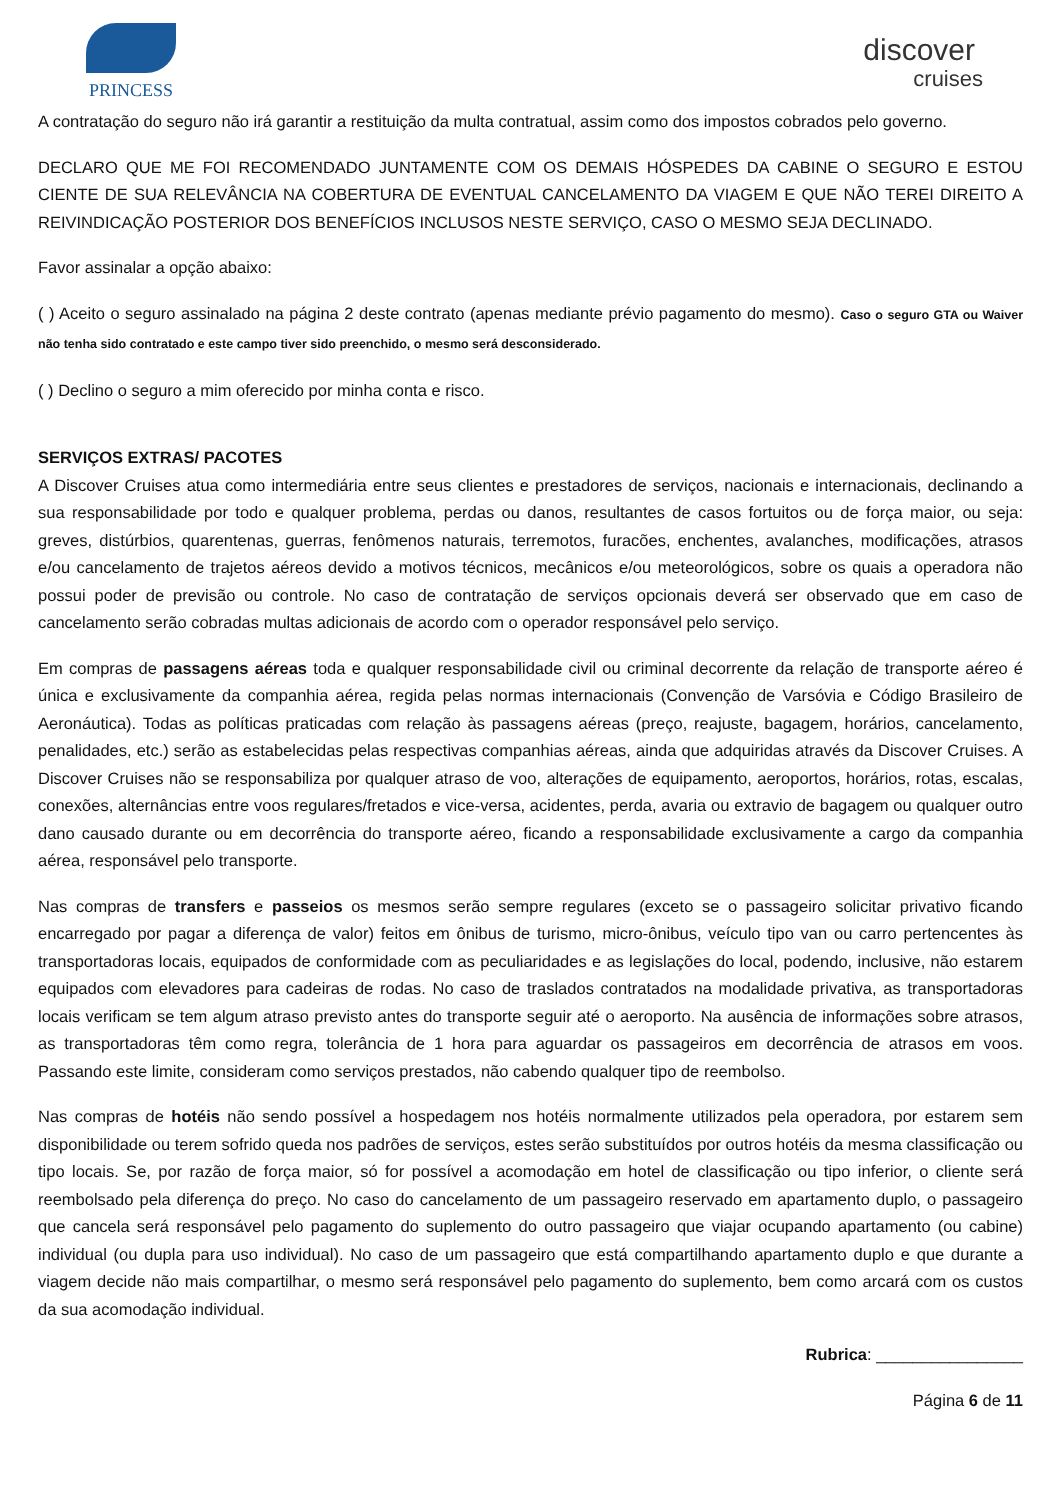PRINCESS
discover
cruises
A contratação do seguro não irá garantir a restituição da multa contratual, assim como dos impostos cobrados pelo governo.
DECLARO QUE ME FOI RECOMENDADO JUNTAMENTE COM OS DEMAIS HÓSPEDES DA CABINE O SEGURO E ESTOU CIENTE DE SUA RELEVÂNCIA NA COBERTURA DE EVENTUAL CANCELAMENTO DA VIAGEM E QUE NÃO TEREI DIREITO A REIVINDICAÇÃO POSTERIOR DOS BENEFÍCIOS INCLUSOS NESTE SERVIÇO, CASO O MESMO SEJA DECLINADO.
Favor assinalar a opção abaixo:
( ) Aceito o seguro assinalado na página 2 deste contrato (apenas mediante prévio pagamento do mesmo). Caso o seguro GTA ou Waiver não tenha sido contratado e este campo tiver sido preenchido, o mesmo será desconsiderado.
( ) Declino o seguro a mim oferecido por minha conta e risco.
SERVIÇOS EXTRAS/ PACOTES
A Discover Cruises atua como intermediária entre seus clientes e prestadores de serviços, nacionais e internacionais, declinando a sua responsabilidade por todo e qualquer problema, perdas ou danos, resultantes de casos fortuitos ou de força maior, ou seja: greves, distúrbios, quarentenas, guerras, fenômenos naturais, terremotos, furacões, enchentes, avalanches, modificações, atrasos e/ou cancelamento de trajetos aéreos devido a motivos técnicos, mecânicos e/ou meteorológicos, sobre os quais a operadora não possui poder de previsão ou controle. No caso de contratação de serviços opcionais deverá ser observado que em caso de cancelamento serão cobradas multas adicionais de acordo com o operador responsável pelo serviço.
Em compras de passagens aéreas toda e qualquer responsabilidade civil ou criminal decorrente da relação de transporte aéreo é única e exclusivamente da companhia aérea, regida pelas normas internacionais (Convenção de Varsóvia e Código Brasileiro de Aeronáutica). Todas as políticas praticadas com relação às passagens aéreas (preço, reajuste, bagagem, horários, cancelamento, penalidades, etc.) serão as estabelecidas pelas respectivas companhias aéreas, ainda que adquiridas através da Discover Cruises. A Discover Cruises não se responsabiliza por qualquer atraso de voo, alterações de equipamento, aeroportos, horários, rotas, escalas, conexões, alternâncias entre voos regulares/fretados e vice-versa, acidentes, perda, avaria ou extravio de bagagem ou qualquer outro dano causado durante ou em decorrência do transporte aéreo, ficando a responsabilidade exclusivamente a cargo da companhia aérea, responsável pelo transporte.
Nas compras de transfers e passeios os mesmos serão sempre regulares (exceto se o passageiro solicitar privativo ficando encarregado por pagar a diferença de valor) feitos em ônibus de turismo, micro-ônibus, veículo tipo van ou carro pertencentes às transportadoras locais, equipados de conformidade com as peculiaridades e as legislações do local, podendo, inclusive, não estarem equipados com elevadores para cadeiras de rodas. No caso de traslados contratados na modalidade privativa, as transportadoras locais verificam se tem algum atraso previsto antes do transporte seguir até o aeroporto. Na ausência de informações sobre atrasos, as transportadoras têm como regra, tolerância de 1 hora para aguardar os passageiros em decorrência de atrasos em voos. Passando este limite, consideram como serviços prestados, não cabendo qualquer tipo de reembolso.
Nas compras de hotéis não sendo possível a hospedagem nos hotéis normalmente utilizados pela operadora, por estarem sem disponibilidade ou terem sofrido queda nos padrões de serviços, estes serão substituídos por outros hotéis da mesma classificação ou tipo locais. Se, por razão de força maior, só for possível a acomodação em hotel de classificação ou tipo inferior, o cliente será reembolsado pela diferença do preço. No caso do cancelamento de um passageiro reservado em apartamento duplo, o passageiro que cancela será responsável pelo pagamento do suplemento do outro passageiro que viajar ocupando apartamento (ou cabine) individual (ou dupla para uso individual). No caso de um passageiro que está compartilhando apartamento duplo e que durante a viagem decide não mais compartilhar, o mesmo será responsável pelo pagamento do suplemento, bem como arcará com os custos da sua acomodação individual.
Rubrica: ________________
Página 6 de 11